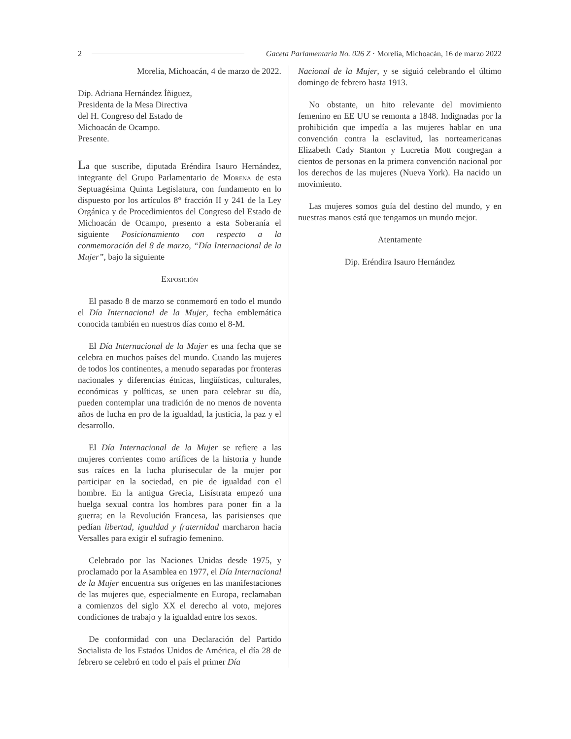2 Gaceta Parlamentaria No. 026 Z · Morelia, Michoacán, 16 de marzo 2022
Morelia, Michoacán, 4 de marzo de 2022.
Dip. Adriana Hernández Íñiguez,
Presidenta de la Mesa Directiva
del H. Congreso del Estado de
Michoacán de Ocampo.
Presente.
La que suscribe, diputada Eréndira Isauro Hernández, integrante del Grupo Parlamentario de Morena de esta Septuagésima Quinta Legislatura, con fundamento en lo dispuesto por los artículos 8° fracción II y 241 de la Ley Orgánica y de Procedimientos del Congreso del Estado de Michoacán de Ocampo, presento a esta Soberanía el siguiente Posicionamiento con respecto a la conmemoración del 8 de marzo, “Día Internacional de la Mujer”, bajo la siguiente
Exposición
El pasado 8 de marzo se conmemoró en todo el mundo el Día Internacional de la Mujer, fecha emblemática conocida también en nuestros días como el 8-M.
El Día Internacional de la Mujer es una fecha que se celebra en muchos países del mundo. Cuando las mujeres de todos los continentes, a menudo separadas por fronteras nacionales y diferencias étnicas, lingüísticas, culturales, económicas y políticas, se unen para celebrar su día, pueden contemplar una tradición de no menos de noventa años de lucha en pro de la igualdad, la justicia, la paz y el desarrollo.
El Día Internacional de la Mujer se refiere a las mujeres corrientes como artífices de la historia y hunde sus raíces en la lucha plurisecular de la mujer por participar en la sociedad, en pie de igualdad con el hombre. En la antigua Grecia, Lisístrata empezó una huelga sexual contra los hombres para poner fin a la guerra; en la Revolución Francesa, las parisienses que pedían libertad, igualdad y fraternidad marcharon hacia Versalles para exigir el sufragio femenino.
Celebrado por las Naciones Unidas desde 1975, y proclamado por la Asamblea en 1977, el Día Internacional de la Mujer encuentra sus orígenes en las manifestaciones de las mujeres que, especialmente en Europa, reclamaban a comienzos del siglo XX el derecho al voto, mejores condiciones de trabajo y la igualdad entre los sexos.
De conformidad con una Declaración del Partido Socialista de los Estados Unidos de América, el día 28 de febrero se celebró en todo el país el primer Día
Nacional de la Mujer, y se siguió celebrando el último domingo de febrero hasta 1913.
No obstante, un hito relevante del movimiento femenino en EE UU se remonta a 1848. Indignadas por la prohibición que impedía a las mujeres hablar en una convención contra la esclavitud, las norteamericanas Elizabeth Cady Stanton y Lucretia Mott congregan a cientos de personas en la primera convención nacional por los derechos de las mujeres (Nueva York). Ha nacido un movimiento.
Las mujeres somos guía del destino del mundo, y en nuestras manos está que tengamos un mundo mejor.
Atentamente
Dip. Eréndira Isauro Hernández